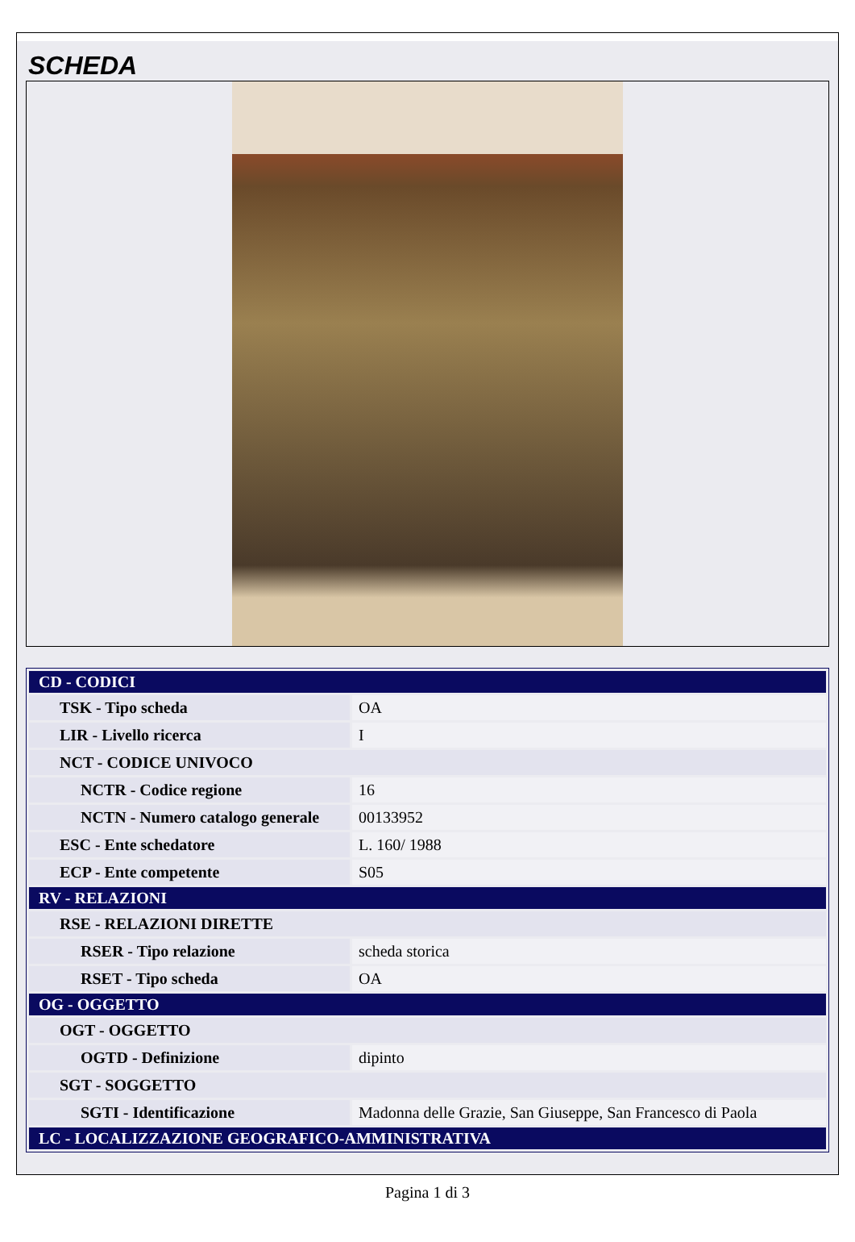SCHEDA
| CD - CODICI | |
| TSK - Tipo scheda | OA |
| LIR - Livello ricerca | I |
| NCT - CODICE UNIVOCO | |
| NCTR - Codice regione | 16 |
| NCTN - Numero catalogo generale | 00133952 |
| ESC - Ente schedatore | L. 160/ 1988 |
| ECP - Ente competente | S05 |
| RV - RELAZIONI | |
| RSE - RELAZIONI DIRETTE | |
| RSER - Tipo relazione | scheda storica |
| RSET - Tipo scheda | OA |
| OG - OGGETTO | |
| OGT - OGGETTO | |
| OGTD - Definizione | dipinto |
| SGT - SOGGETTO | |
| SGTI - Identificazione | Madonna delle Grazie, San Giuseppe, San Francesco di Paola |
| LC - LOCALIZZAZIONE GEOGRAFICO-AMMINISTRATIVA | |
Pagina 1 di 3